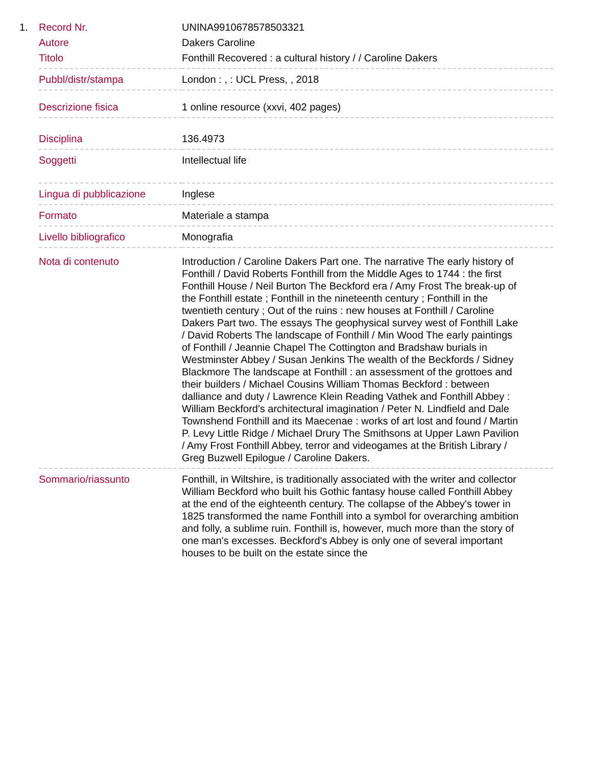1.
| Record Nr. | UNINA9910678578503321 |
| Autore | Dakers Caroline |
| Titolo | Fonthill Recovered : a cultural history / / Caroline Dakers |
| Pubbl/distr/stampa | London : , : UCL Press, , 2018 |
| Descrizione fisica | 1 online resource (xxvi, 402 pages) |
| Disciplina | 136.4973 |
| Soggetti | Intellectual life |
| Lingua di pubblicazione | Inglese |
| Formato | Materiale a stampa |
| Livello bibliografico | Monografia |
| Nota di contenuto | Introduction / Caroline Dakers Part one. The narrative The early history of Fonthill / David Roberts Fonthill from the Middle Ages to 1744 : the first Fonthill House / Neil Burton The Beckford era / Amy Frost The break-up of the Fonthill estate ; Fonthill in the nineteenth century ; Fonthill in the twentieth century ; Out of the ruins : new houses at Fonthill / Caroline Dakers Part two. The essays The geophysical survey west of Fonthill Lake / David Roberts The landscape of Fonthill / Min Wood The early paintings of Fonthill / Jeannie Chapel The Cottington and Bradshaw burials in Westminster Abbey / Susan Jenkins The wealth of the Beckfords / Sidney Blackmore The landscape at Fonthill : an assessment of the grottoes and their builders / Michael Cousins William Thomas Beckford : between dalliance and duty / Lawrence Klein Reading Vathek and Fonthill Abbey : William Beckford's architectural imagination / Peter N. Lindfield and Dale Townshend Fonthill and its Maecenae : works of art lost and found / Martin P. Levy Little Ridge / Michael Drury The Smithsons at Upper Lawn Pavilion / Amy Frost Fonthill Abbey, terror and videogames at the British Library / Greg Buzwell Epilogue / Caroline Dakers. |
| Sommario/riassunto | Fonthill, in Wiltshire, is traditionally associated with the writer and collector William Beckford who built his Gothic fantasy house called Fonthill Abbey at the end of the eighteenth century. The collapse of the Abbey's tower in 1825 transformed the name Fonthill into a symbol for overarching ambition and folly, a sublime ruin. Fonthill is, however, much more than the story of one man's excesses. Beckford's Abbey is only one of several important houses to be built on the estate since the |